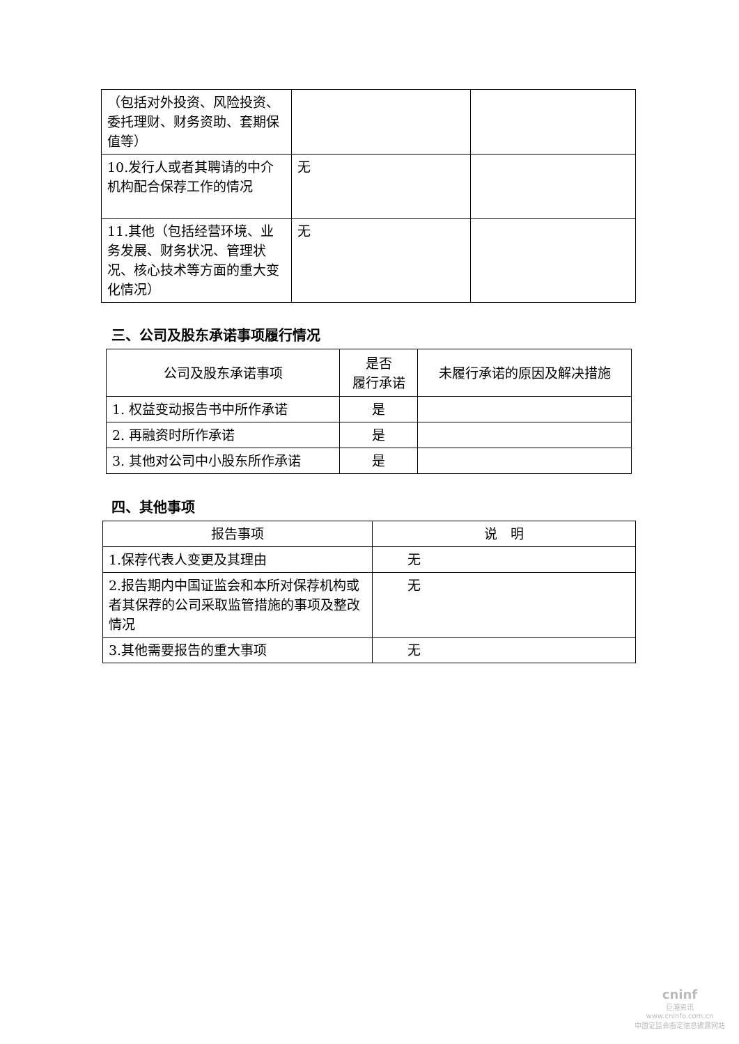| （包括对外投资、风险投资、委托理财、财务资助、套期保值等） | | |
| 10.发行人或者其聘请的中介机构配合保荐工作的情况 | 无 | |
| 11.其他（包括经营环境、业务发展、财务状况、管理状况、核心技术等方面的重大变化情况） | 无 | |
三、公司及股东承诺事项履行情况
| 公司及股东承诺事项 | 是否 履行承诺 | 未履行承诺的原因及解决措施 |
| 1. 权益变动报告书中所作承诺 | 是 | |
| 2. 再融资时所作承诺 | 是 | |
| 3. 其他对公司中小股东所作承诺 | 是 | |
四、其他事项
| 报告事项 | 说 明 |
| 1.保荐代表人变更及其理由 | 无 |
| 2.报告期内中国证监会和本所对保荐机构或者其保荐的公司采取监管措施的事项及整改情况 | 无 |
| 3.其他需要报告的重大事项 | 无 |
cninf
巨潮资讯
www.cninfo.com.cn
中国证监会指定信息披露网站